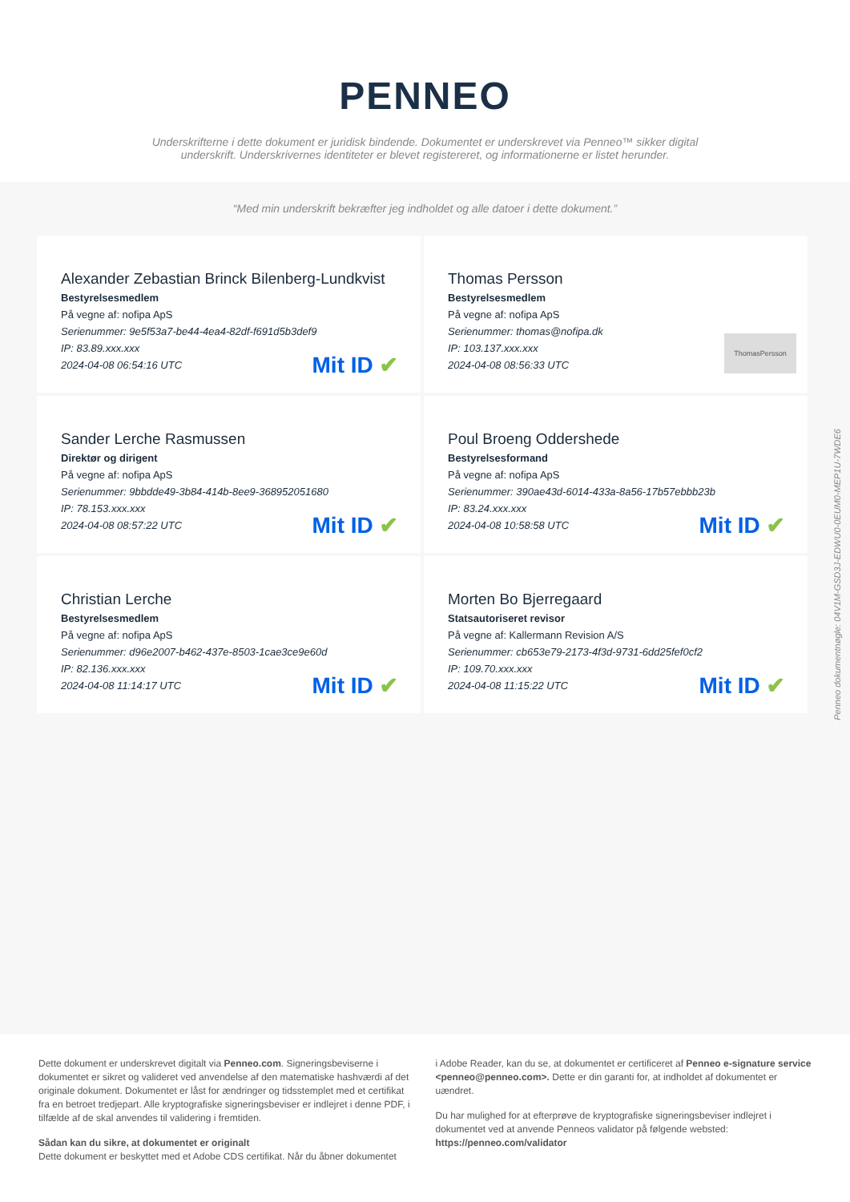PENNEO
Underskrifterne i dette dokument er juridisk bindende. Dokumentet er underskrevet via Penneo™ sikker digital underskrift. Underskrivernes identiteter er blevet registereret, og informationerne er listet herunder.
“Med min underskrift bekræfter jeg indholdet og alle datoer i dette dokument.”
Alexander Zebastian Brinck Bilenberg-Lundkvist
Bestyrelsesmedlem
På vegne af: nofipa ApS
Serienummer: 9e5f53a7-be44-4ea4-82df-f691d5b3def9
IP: 83.89.xxx.xxx
2024-04-08 06:54:16 UTC
Mit ID ✔
Thomas Persson
Bestyrelsesmedlem
På vegne af: nofipa ApS
Serienummer: thomas@nofipa.dk
IP: 103.137.xxx.xxx
2024-04-08 08:56:33 UTC
ThomasPersson
Sander Lerche Rasmussen
Direktør og dirigent
På vegne af: nofipa ApS
Serienummer: 9bbdde49-3b84-414b-8ee9-368952051680
IP: 78.153.xxx.xxx
2024-04-08 08:57:22 UTC
Mit ID ✔
Poul Broeng Oddershede
Bestyrelsesformand
På vegne af: nofipa ApS
Serienummer: 390ae43d-6014-433a-8a56-17b57ebbb23b
IP: 83.24.xxx.xxx
2024-04-08 10:58:58 UTC
Mit ID ✔
Christian Lerche
Bestyrelsesmedlem
På vegne af: nofipa ApS
Serienummer: d96e2007-b462-437e-8503-1cae3ce9e60d
IP: 82.136.xxx.xxx
2024-04-08 11:14:17 UTC
Mit ID ✔
Morten Bo Bjerregaard
Statsautoriseret revisor
På vegne af: Kallermann Revision A/S
Serienummer: cb653e79-2173-4f3d-9731-6dd25fef0cf2
IP: 109.70.xxx.xxx
2024-04-08 11:15:22 UTC
Mit ID ✔
Penneo dokumentnøgle: 04V1M-GSD3J-EDWU0-0EUM0-MEP1U-7WDE6
Dette dokument er underskrevet digitalt via Penneo.com. Signeringsbeviserne i dokumentet er sikret og valideret ved anvendelse af den matematiske hashværdi af det originale dokument. Dokumentet er låst for ændringer og tidsstemplet med et certifikat fra en betroet tredjepart. Alle kryptografiske signeringsbeviser er indlejret i denne PDF, i tilfælde af de skal anvendes til validering i fremtiden.
Sådan kan du sikre, at dokumentet er originalt
Dette dokument er beskyttet med et Adobe CDS certifikat. Når du åbner dokumentet
i Adobe Reader, kan du se, at dokumentet er certificeret af Penneo e-signature service <penneo@penneo.com>. Dette er din garanti for, at indholdet af dokumentet er uændret.
Du har mulighed for at efterprøve de kryptografiske signeringsbeviser indlejret i dokumentet ved at anvende Penneos validator på følgende websted: https://penneo.com/validator